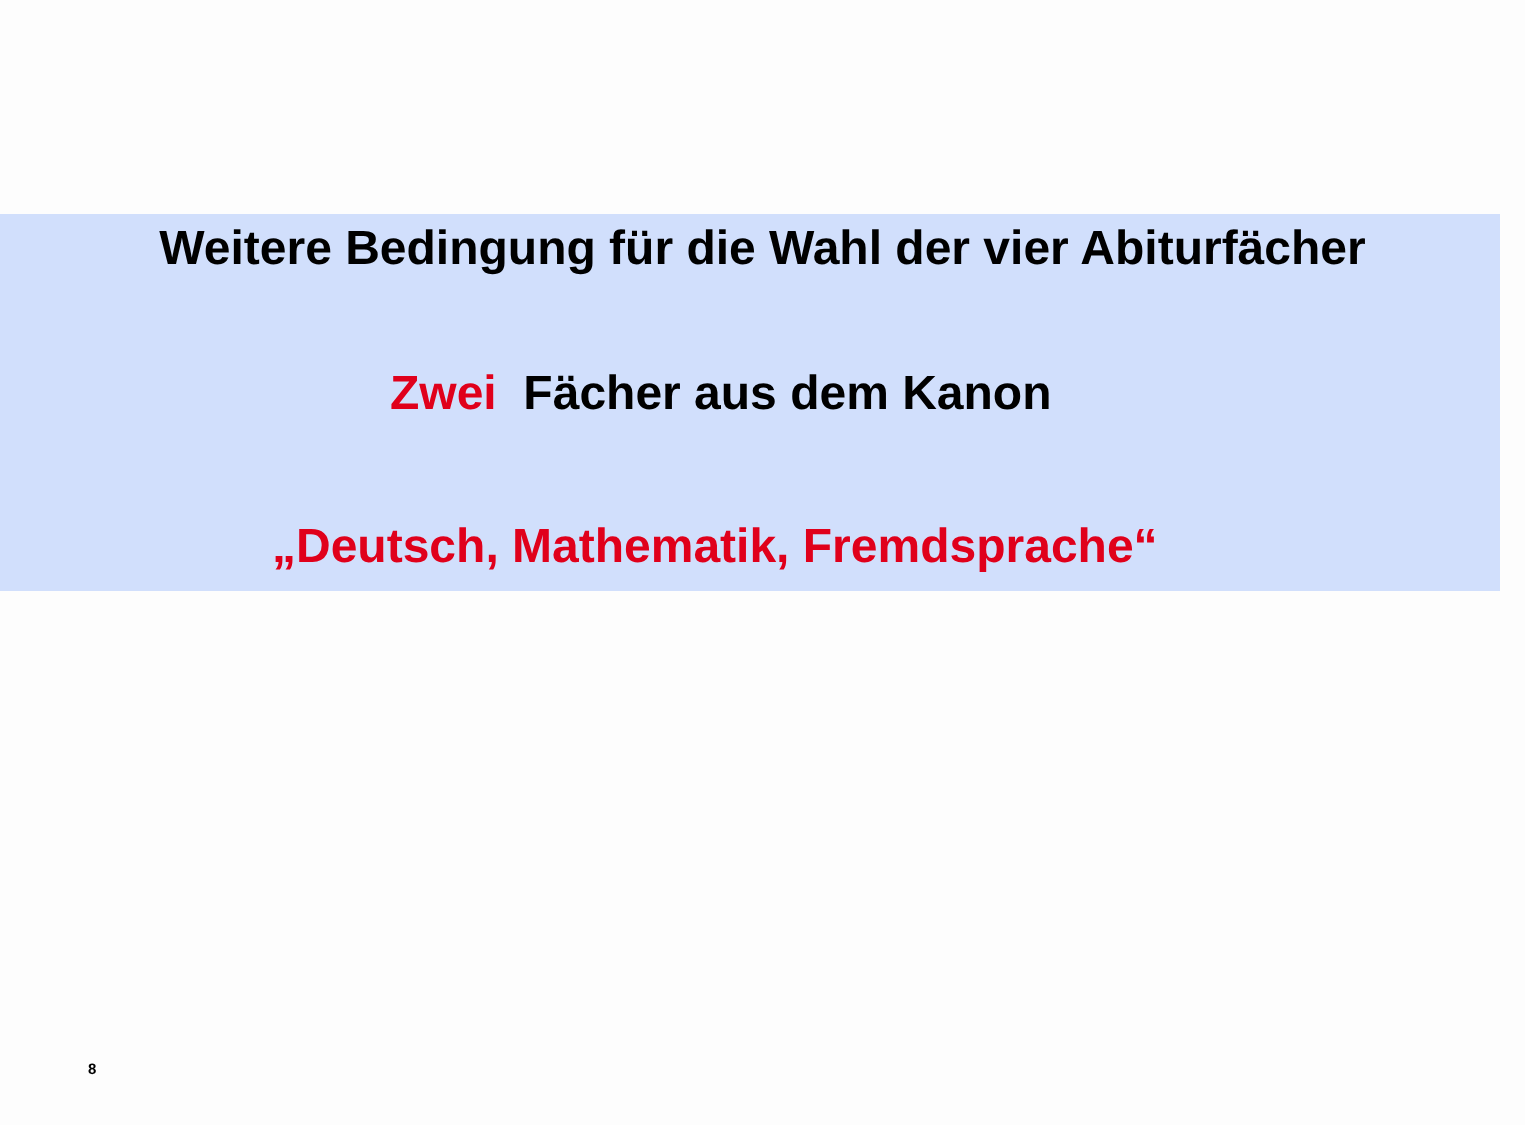Weitere Bedingung für die Wahl der vier Abiturfächer
Zwei Fächer aus dem Kanon
„Deutsch, Mathematik, Fremdsprache“
8